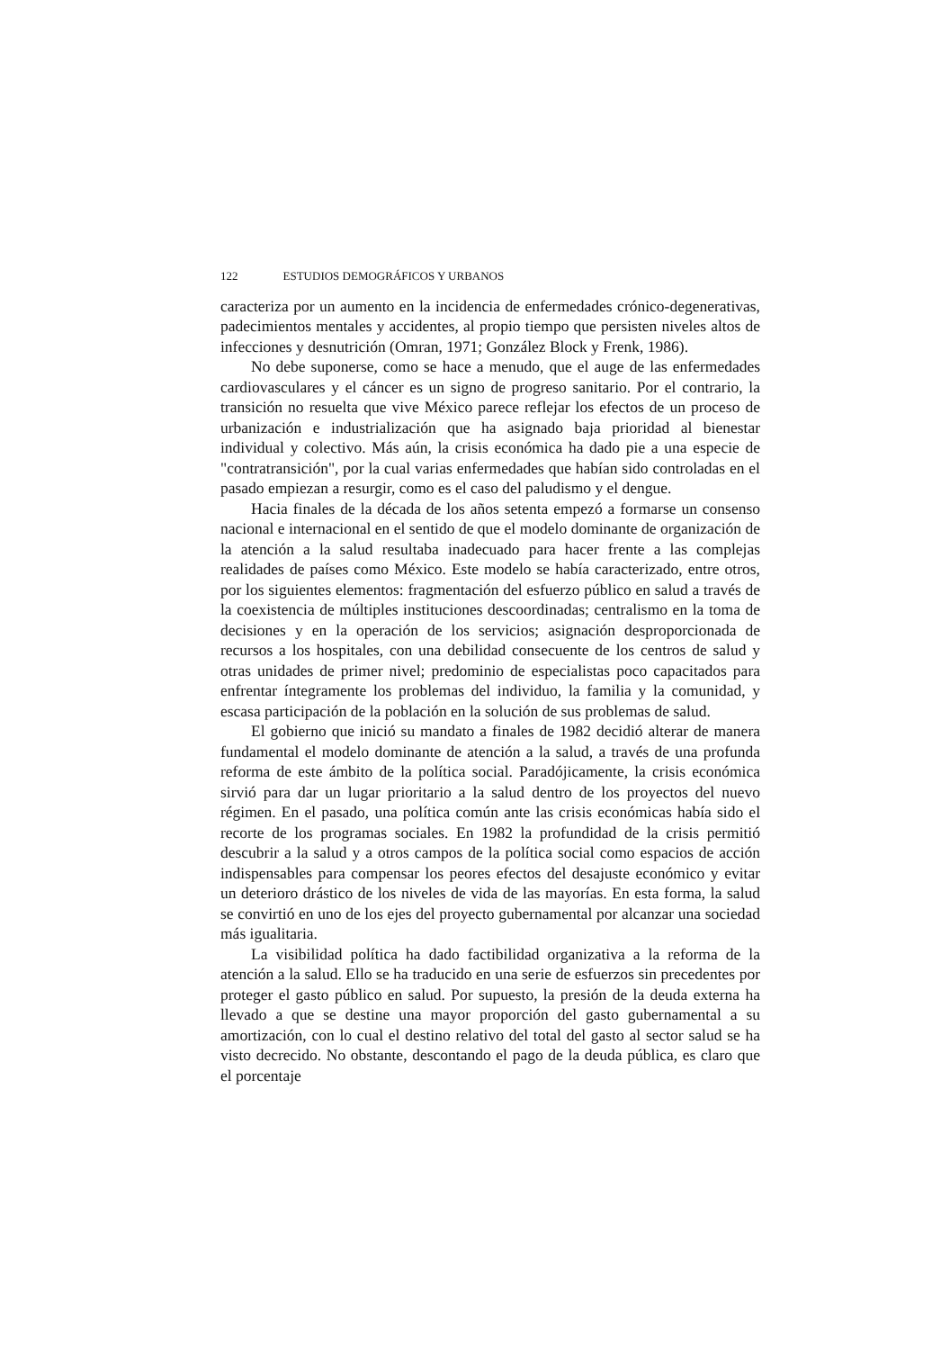122 ESTUDIOS DEMOGRÁFICOS Y URBANOS
caracteriza por un aumento en la incidencia de enfermedades crónico-degenerativas, padecimientos mentales y accidentes, al propio tiempo que persisten niveles altos de infecciones y desnutrición (Omran, 1971; González Block y Frenk, 1986).
No debe suponerse, como se hace a menudo, que el auge de las enfermedades cardiovasculares y el cáncer es un signo de progreso sanitario. Por el contrario, la transición no resuelta que vive México parece reflejar los efectos de un proceso de urbanización e industrialización que ha asignado baja prioridad al bienestar individual y colectivo. Más aún, la crisis económica ha dado pie a una especie de "contratransición", por la cual varias enfermedades que habían sido controladas en el pasado empiezan a resurgir, como es el caso del paludismo y el dengue.
Hacia finales de la década de los años setenta empezó a formarse un consenso nacional e internacional en el sentido de que el modelo dominante de organización de la atención a la salud resultaba inadecuado para hacer frente a las complejas realidades de países como México. Este modelo se había caracterizado, entre otros, por los siguientes elementos: fragmentación del esfuerzo público en salud a través de la coexistencia de múltiples instituciones descoordinadas; centralismo en la toma de decisiones y en la operación de los servicios; asignación desproporcionada de recursos a los hospitales, con una debilidad consecuente de los centros de salud y otras unidades de primer nivel; predominio de especialistas poco capacitados para enfrentar íntegramente los problemas del individuo, la familia y la comunidad, y escasa participación de la población en la solución de sus problemas de salud.
El gobierno que inició su mandato a finales de 1982 decidió alterar de manera fundamental el modelo dominante de atención a la salud, a través de una profunda reforma de este ámbito de la política social. Paradójicamente, la crisis económica sirvió para dar un lugar prioritario a la salud dentro de los proyectos del nuevo régimen. En el pasado, una política común ante las crisis económicas había sido el recorte de los programas sociales. En 1982 la profundidad de la crisis permitió descubrir a la salud y a otros campos de la política social como espacios de acción indispensables para compensar los peores efectos del desajuste económico y evitar un deterioro drástico de los niveles de vida de las mayorías. En esta forma, la salud se convirtió en uno de los ejes del proyecto gubernamental por alcanzar una sociedad más igualitaria.
La visibilidad política ha dado factibilidad organizativa a la reforma de la atención a la salud. Ello se ha traducido en una serie de esfuerzos sin precedentes por proteger el gasto público en salud. Por supuesto, la presión de la deuda externa ha llevado a que se destine una mayor proporción del gasto gubernamental a su amortización, con lo cual el destino relativo del total del gasto al sector salud se ha visto decrecido. No obstante, descontando el pago de la deuda pública, es claro que el porcentaje